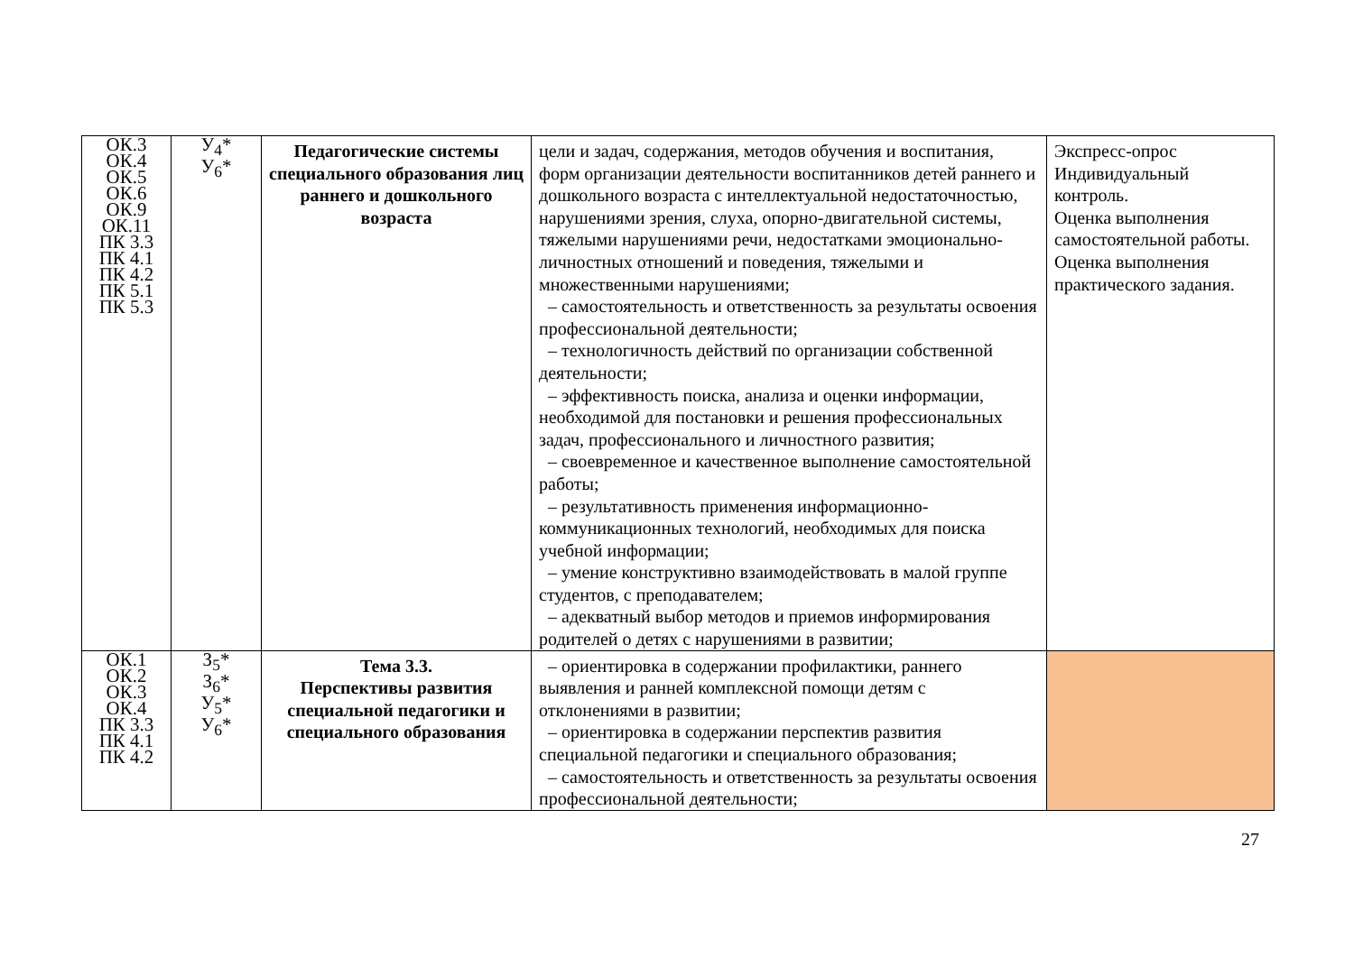| ОК.3 ОК.4 ОК.5 ОК.6 ОК.9 ОК.11 ПК 3.3 ПК 4.1 ПК 4.2 ПК 5.1 ПК 5.3 | У<sub>4</sub>* У<sub>6</sub>* | Педагогические системы специального образования лиц раннего и дошкольного возраста | цели и задач, содержания, методов обучения и воспитания, форм организации деятельности воспитанников детей раннего и дошкольного возраста с интеллектуальной недостаточностью, нарушениями зрения, слуха, опорно-двигательной системы, тяжелыми нарушениями речи, недостатками эмоционально-личностных отношений и поведения, тяжелыми и множественными нарушениями; – самостоятельность и ответственность за результаты освоения профессиональной деятельности; – технологичность действий по организации собственной деятельности; – эффективность поиска, анализа и оценки информации, необходимой для постановки и решения профессиональных задач, профессионального и личностного развития; – своевременное и качественное выполнение самостоятельной работы; – результативность применения информационно-коммуникационных технологий, необходимых для поиска учебной информации; – умение конструктивно взаимодействовать в малой группе студентов, с преподавателем; – адекватный выбор методов и приемов информирования родителей о детях с нарушениями в развитии; | Экспресс-опрос Индивидуальный контроль. Оценка выполнения самостоятельной работы. Оценка выполнения практического задания. |
| ОК.1 ОК.2 ОК.3 ОК.4 ПК 3.3 ПК 4.1 ПК 4.2 | З<sub>5</sub>* З<sub>6</sub>* У<sub>5</sub>* У<sub>6</sub>* | Тема 3.3. Перспективы развития специальной педагогики и специального образования | – ориентировка в содержании профилактики, раннего выявления и ранней комплексной помощи детям с отклонениями в развитии; – ориентировка в содержании перспектив развития специальной педагогики и специального образования; – самостоятельность и ответственность за результаты освоения профессиональной деятельности; | |
27